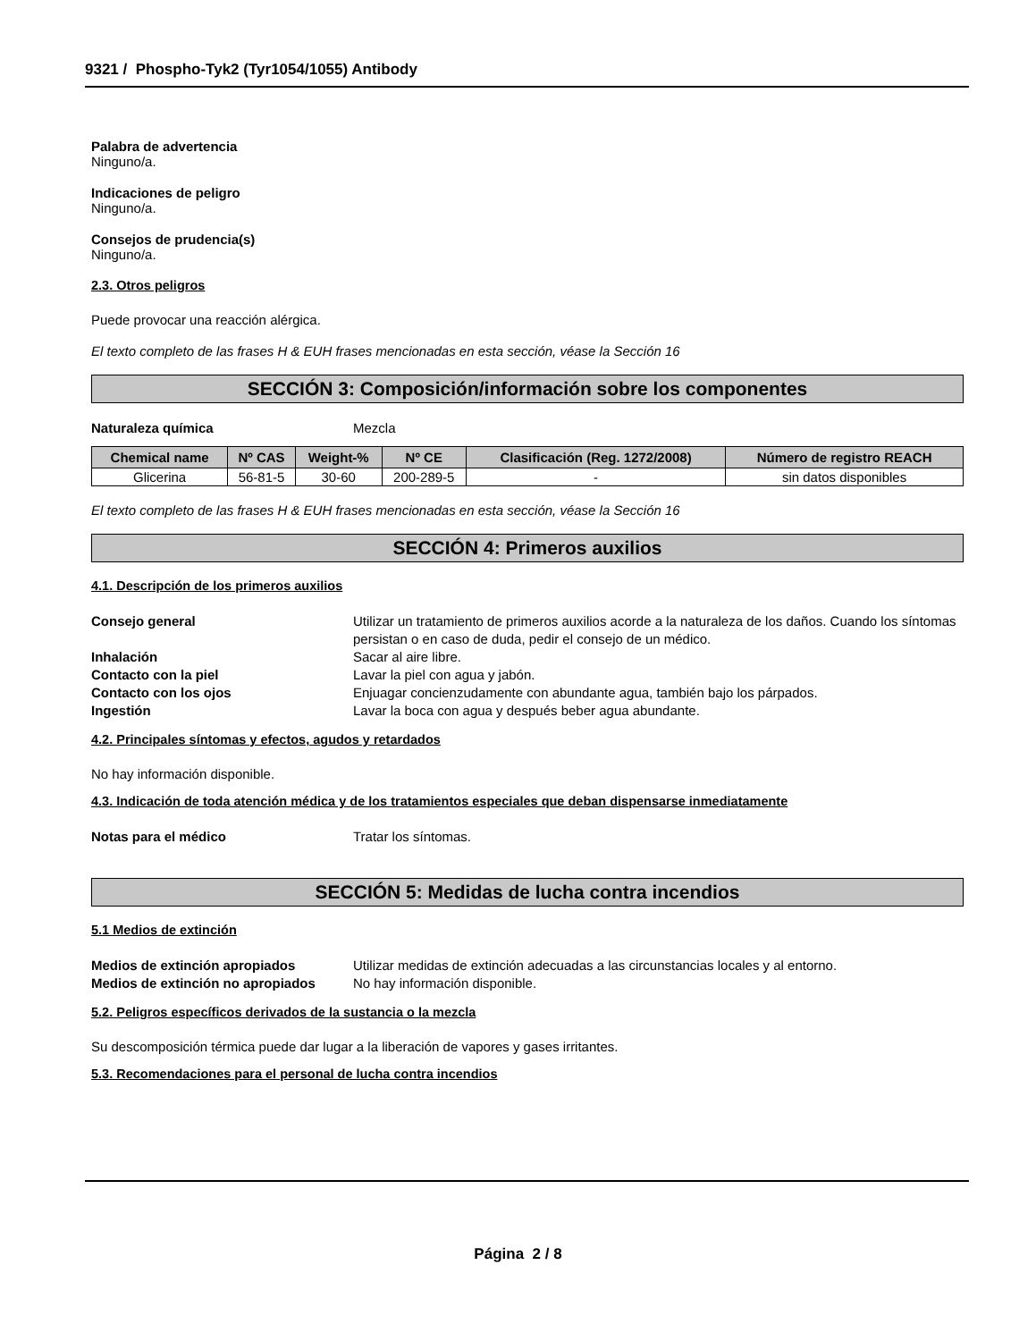9321 / Phospho-Tyk2 (Tyr1054/1055) Antibody
Palabra de advertencia
Ninguno/a.
Indicaciones de peligro
Ninguno/a.
Consejos de prudencia(s)
Ninguno/a.
2.3. Otros peligros
Puede provocar una reacción alérgica.
El texto completo de las frases H & EUH frases mencionadas en esta sección, véase la Sección 16
SECCIÓN 3: Composición/información sobre los componentes
Naturaleza química Mezcla
| Chemical name | Nº CAS | Weight-% | Nº CE | Clasificación (Reg. 1272/2008) | Número de registro REACH |
| --- | --- | --- | --- | --- | --- |
| Glicerina | 56-81-5 | 30-60 | 200-289-5 | - | sin datos disponibles |
El texto completo de las frases H & EUH frases mencionadas en esta sección, véase la Sección 16
SECCIÓN 4: Primeros auxilios
4.1. Descripción de los primeros auxilios
Consejo general Utilizar un tratamiento de primeros auxilios acorde a la naturaleza de los daños. Cuando los síntomas persistan o en caso de duda, pedir el consejo de un médico.
Inhalación Sacar al aire libre.
Contacto con la piel Lavar la piel con agua y jabón.
Contacto con los ojos Enjuagar concienzudamente con abundante agua, también bajo los párpados.
Ingestión Lavar la boca con agua y después beber agua abundante.
4.2. Principales síntomas y efectos, agudos y retardados
No hay información disponible.
4.3. Indicación de toda atención médica y de los tratamientos especiales que deban dispensarse inmediatamente
Notas para el médico Tratar los síntomas.
SECCIÓN 5: Medidas de lucha contra incendios
5.1 Medios de extinción
Medios de extinción apropiados Utilizar medidas de extinción adecuadas a las circunstancias locales y al entorno.
Medios de extinción no apropiados No hay información disponible.
5.2. Peligros específicos derivados de la sustancia o la mezcla
Su descomposición térmica puede dar lugar a la liberación de vapores y gases irritantes.
5.3. Recomendaciones para el personal de lucha contra incendios
Página 2 / 8